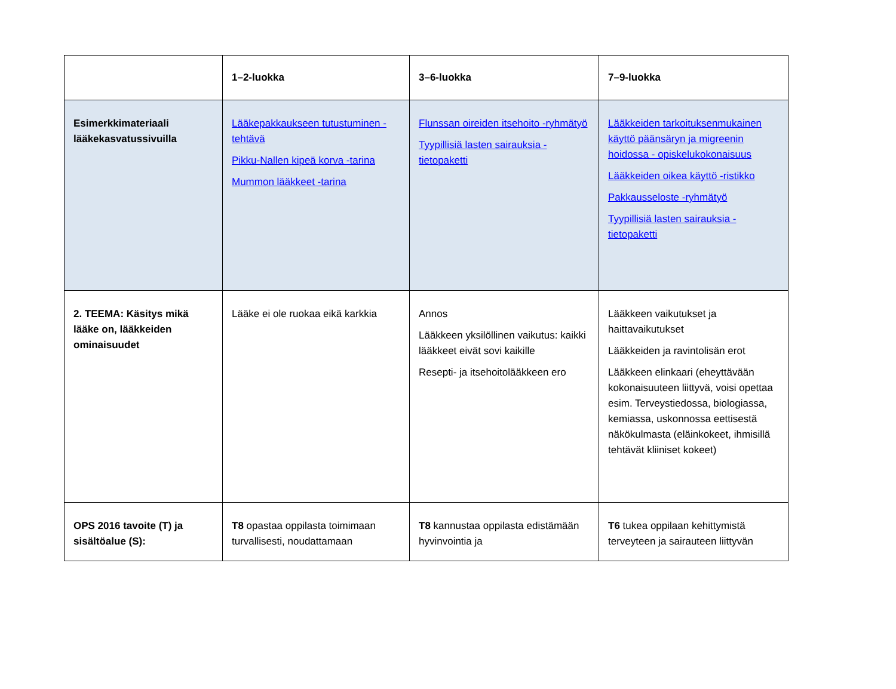| | 1–2-luokka | 3–6-luokka | 7–9-luokka |
| --- | --- | --- | --- |
| Esimerkkimateriaali lääkekasvatussivuilla | Lääkepakkaukseen tutustuminen -tehtävä Pikku-Nallen kipeä korva -tarina Mummon lääkkeet -tarina | Flunssan oireiden itsehoito -ryhmätyö Tyypillisiä lasten sairauksia -tietopaketti | Lääkkeiden tarkoituksenmukainen käyttö päänsäryn ja migreenin hoidossa - opiskelukokonaisuus Lääkkeiden oikea käyttö -ristikko Pakkausseloste -ryhmätyö Tyypillisiä lasten sairauksia -tietopaketti |
| 2. TEEMA: Käsitys mikä lääke on, lääkkeiden ominaisuudet | Lääke ei ole ruokaa eikä karkkia | Annos Lääkkeen yksilöllinen vaikutus: kaikki lääkkeet eivät sovi kaikille Resepti- ja itsehoitolääkkeen ero | Lääkkeen vaikutukset ja haittavaikutukset Lääkkeiden ja ravintolisän erot Lääkkeen elinkaari (eheyttävään kokonaisuuteen liittyvä, voisi opettaa esim. Terveystiedossa, biologiassa, kemiassa, uskonnossa eettisestä näkökulmasta (eläinkokeet, ihmisillä tehtävät kliiniset kokeet) |
| OPS 2016 tavoite (T) ja sisältöalue (S): | T8 opastaa oppilasta toimimaan turvallisesti, noudattamaan | T8 kannustaa oppilasta edistämään hyvinvointia ja | T6 tukea oppilaan kehittymistä terveyteen ja sairauteen liittyvän |